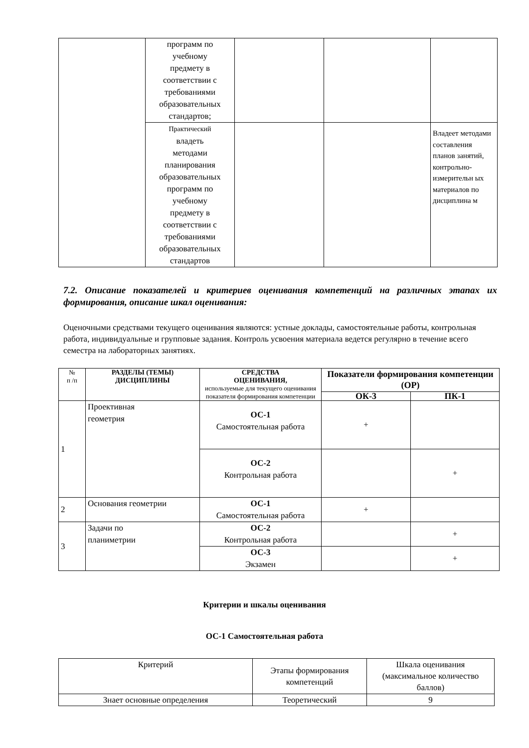| | программ по учебному предмету в соответствии с требованиями образовательных стандартов; | | | |
| | Практический владеть методами планирования образовательных программ по учебному предмету в соответствии с требованиями образовательных стандартов | | | Владеет методами составления планов занятий, контрольно-измерительн ых материалов по дисциплина м |
7.2. Описание показателей и критериев оценивания компетенций на различных этапах их формирования, описание шкал оценивания:
Оценочными средствами текущего оценивания являются: устные доклады, самостоятельные работы, контрольная работа, индивидуальные и групповые задания. Контроль усвоения материала ведется регулярно в течение всего семестра на лабораторных занятиях.
| № п /п | РАЗДЕЛЫ (ТЕМЫ) ДИСЦИПЛИНЫ | СРЕДСТВА ОЦЕНИВАНИЯ, используемые для текущего оценивания показателя формирования компетенции | Показатели формирования компетенции (ОР) | |
| --- | --- | --- | --- | --- |
| | | | ОК-3 | ПК-1 |
| 1 | Проективная геометрия | ОС-1 Самостоятельная работа | + | |
| | | ОС-2 Контрольная работа | | + |
| 2 | Основания геометрии | ОС-1 Самостоятельная работа | + | |
| 3 | Задачи по планиметрии | ОС-2 Контрольная работа | | + |
| | | ОС-3 Экзамен | | + |
Критерии и шкалы оценивания
ОС-1 Самостоятельная работа
| Критерий | Этапы формирования компетенций | Шкала оценивания (максимальное количество баллов) |
| Знает основные определения | Теоретический | 9 |